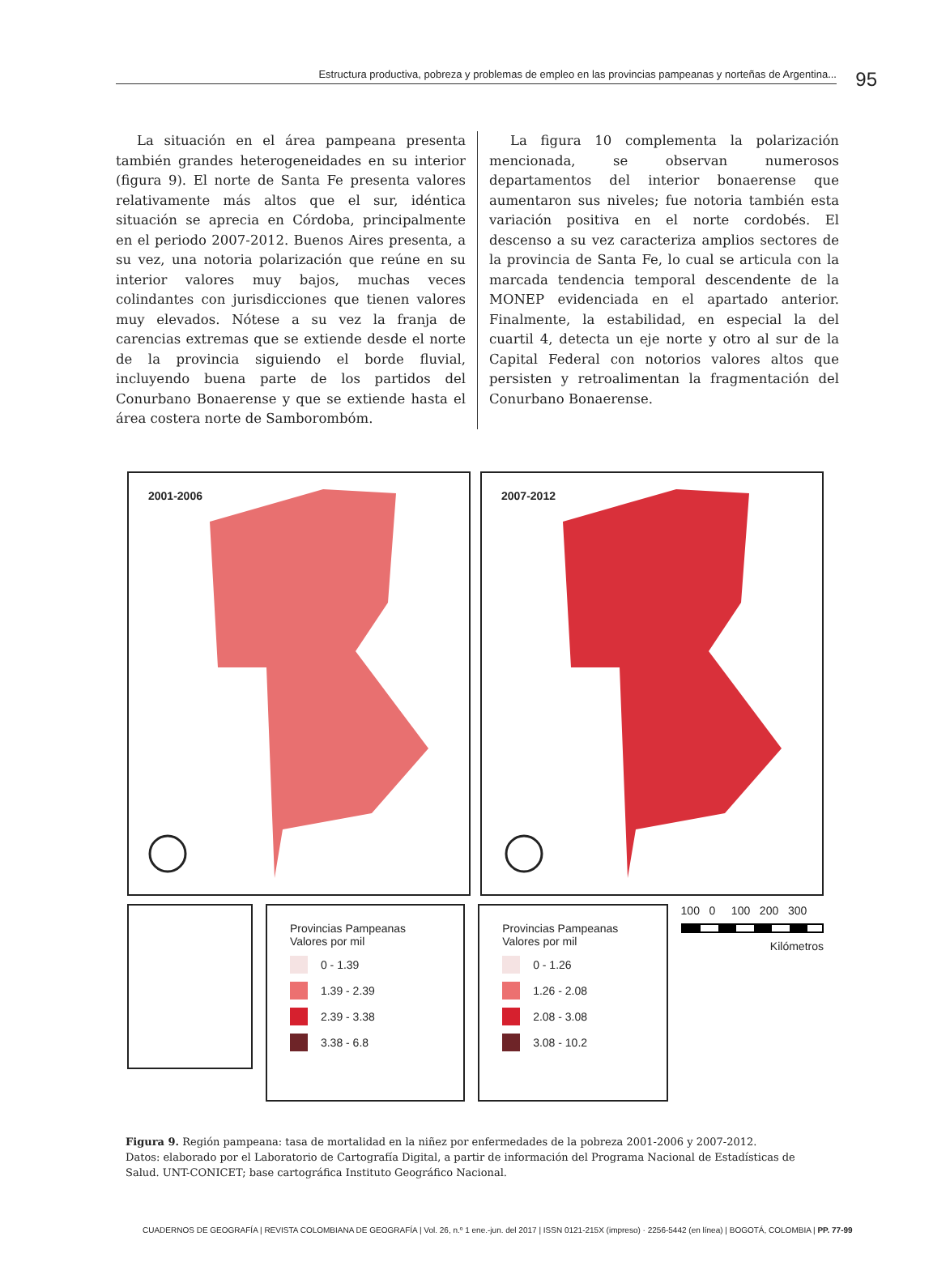Estructura productiva, pobreza y problemas de empleo en las provincias pampeanas y norteñas de Argentina... 95
La situación en el área pampeana presenta también grandes heterogeneidades en su interior (figura 9). El norte de Santa Fe presenta valores relativamente más altos que el sur, idéntica situación se aprecia en Córdoba, principalmente en el periodo 2007-2012. Buenos Aires presenta, a su vez, una notoria polarización que reúne en su interior valores muy bajos, muchas veces colindantes con jurisdicciones que tienen valores muy elevados. Nótese a su vez la franja de carencias extremas que se extiende desde el norte de la provincia siguiendo el borde fluvial, incluyendo buena parte de los partidos del Conurbano Bonaerense y que se extiende hasta el área costera norte de Samborombóm.
La figura 10 complementa la polarización mencionada, se observan numerosos departamentos del interior bonaerense que aumentaron sus niveles; fue notoria también esta variación positiva en el norte cordobés. El descenso a su vez caracteriza amplios sectores de la provincia de Santa Fe, lo cual se articula con la marcada tendencia temporal descendente de la MONEP evidenciada en el apartado anterior. Finalmente, la estabilidad, en especial la del cuartil 4, detecta un eje norte y otro al sur de la Capital Federal con notorios valores altos que persisten y retroalimentan la fragmentación del Conurbano Bonaerense.
2001-2006
2007-2012
Provincias Pampeanas
Valores por mil
0 - 1.39
1.39 - 2.39
2.39 - 3.38
3.38 - 6.8
Provincias Pampeanas
Valores por mil
0 - 1.26
1.26 - 2.08
2.08 - 3.08
3.08 - 10.2
100 0 100 200 300
Kilómetros
Figura 9. Región pampeana: tasa de mortalidad en la niñez por enfermedades de la pobreza 2001-2006 y 2007-2012.
Datos: elaborado por el Laboratorio de Cartografía Digital, a partir de información del Programa Nacional de Estadísticas de Salud. UNT-CONICET; base cartográfica Instituto Geográfico Nacional.
CUADERNOS DE GEOGRAFÍA | REVISTA COLOMBIANA DE GEOGRAFÍA | Vol. 26, n.º 1 ene.-jun. del 2017 | ISSN 0121-215X (impreso) · 2256-5442 (en línea) | BOGOTÁ, COLOMBIA | PP. 77-99